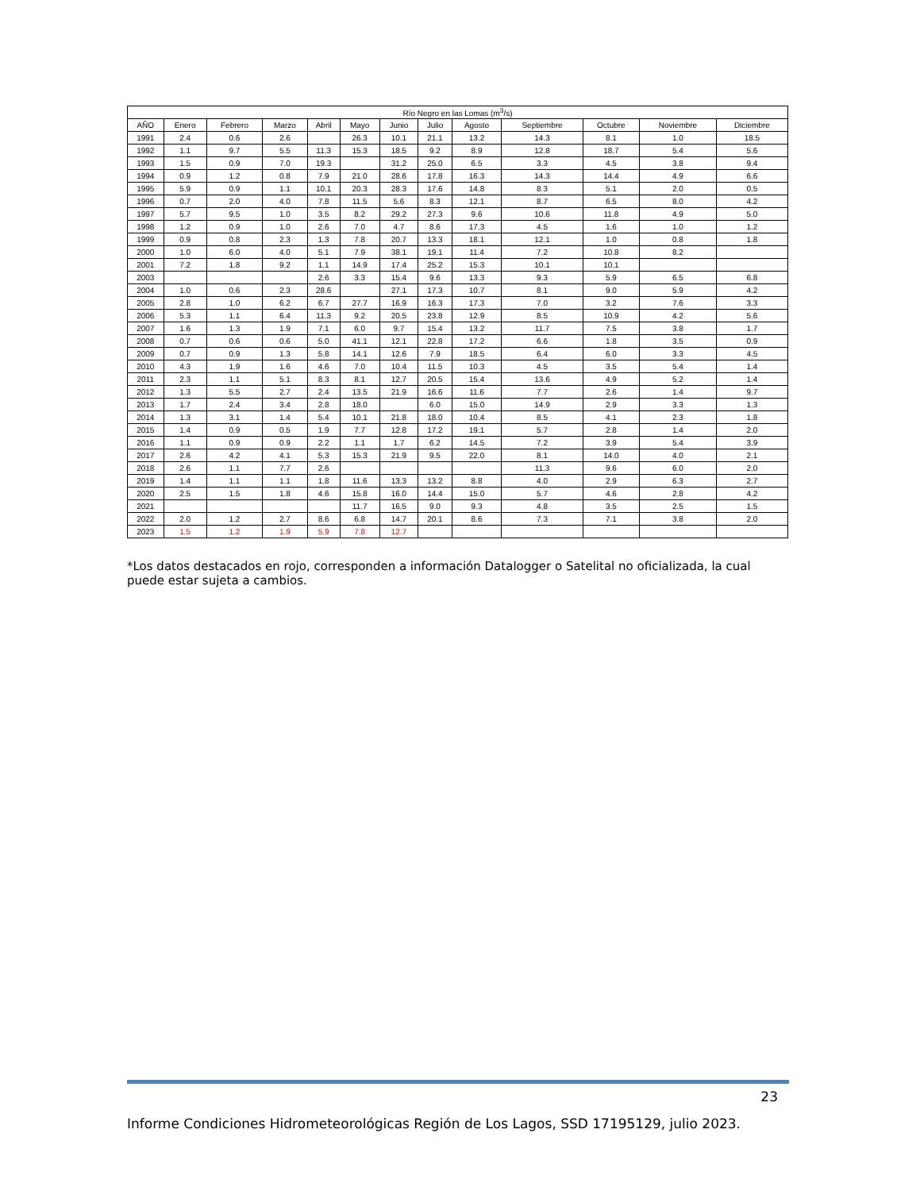| Río Negro en las Lomas (m<sup>3</sup>/s) | | | | | | | | | | | | |
| --- | --- | --- | --- | --- | --- | --- | --- | --- | --- | --- | --- | --- |
| AÑO | Enero | Febrero | Marzo | Abril | Mayo | Junio | Julio | Agosto | Septiembre | Octubre | Noviembre | Diciembre |
| 1991 | 2.4 | 0.6 | 2.6 | | 26.3 | 10.1 | 21.1 | 13.2 | 14.3 | 8.1 | 1.0 | 18.5 |
| 1992 | 1.1 | 9.7 | 5.5 | 11.3 | 15.3 | 18.5 | 9.2 | 8.9 | 12.8 | 18.7 | 5.4 | 5.6 |
| 1993 | 1.5 | 0.9 | 7.0 | 19.3 | | 31.2 | 25.0 | 6.5 | 3.3 | 4.5 | 3.8 | 9.4 |
| 1994 | 0.9 | 1.2 | 0.8 | 7.9 | 21.0 | 28.6 | 17.8 | 16.3 | 14.3 | 14.4 | 4.9 | 6.6 |
| 1995 | 5.9 | 0.9 | 1.1 | 10.1 | 20.3 | 28.3 | 17.6 | 14.8 | 8.3 | 5.1 | 2.0 | 0.5 |
| 1996 | 0.7 | 2.0 | 4.0 | 7.8 | 11.5 | 5.6 | 8.3 | 12.1 | 8.7 | 6.5 | 8.0 | 4.2 |
| 1997 | 5.7 | 9.5 | 1.0 | 3.5 | 8.2 | 29.2 | 27.3 | 9.6 | 10.6 | 11.8 | 4.9 | 5.0 |
| 1998 | 1.2 | 0.9 | 1.0 | 2.6 | 7.0 | 4.7 | 8.6 | 17.3 | 4.5 | 1.6 | 1.0 | 1.2 |
| 1999 | 0.9 | 0.8 | 2.3 | 1.3 | 7.8 | 20.7 | 13.3 | 18.1 | 12.1 | 1.0 | 0.8 | 1.8 |
| 2000 | 1.0 | 6.0 | 4.0 | 5.1 | 7.9 | 38.1 | 19.1 | 11.4 | 7.2 | 10.8 | 8.2 | |
| 2001 | 7.2 | 1.8 | 9.2 | 1.1 | 14.9 | 17.4 | 25.2 | 15.3 | 10.1 | 10.1 | | |
| 2003 | | | | 2.6 | 3.3 | 15.4 | 9.6 | 13.3 | 9.3 | 5.9 | 6.5 | 6.8 |
| 2004 | 1.0 | 0.6 | 2.3 | 28.6 | | 27.1 | 17.3 | 10.7 | 8.1 | 9.0 | 5.9 | 4.2 |
| 2005 | 2.8 | 1.0 | 6.2 | 6.7 | 27.7 | 16.9 | 16.3 | 17.3 | 7.0 | 3.2 | 7.6 | 3.3 |
| 2006 | 5.3 | 1.1 | 6.4 | 11.3 | 9.2 | 20.5 | 23.8 | 12.9 | 8.5 | 10.9 | 4.2 | 5.6 |
| 2007 | 1.6 | 1.3 | 1.9 | 7.1 | 6.0 | 9.7 | 15.4 | 13.2 | 11.7 | 7.5 | 3.8 | 1.7 |
| 2008 | 0.7 | 0.6 | 0.6 | 5.0 | 41.1 | 12.1 | 22.8 | 17.2 | 6.6 | 1.8 | 3.5 | 0.9 |
| 2009 | 0.7 | 0.9 | 1.3 | 5.8 | 14.1 | 12.6 | 7.9 | 18.5 | 6.4 | 6.0 | 3.3 | 4.5 |
| 2010 | 4.3 | 1.9 | 1.6 | 4.6 | 7.0 | 10.4 | 11.5 | 10.3 | 4.5 | 3.5 | 5.4 | 1.4 |
| 2011 | 2.3 | 1.1 | 5.1 | 8.3 | 8.1 | 12.7 | 20.5 | 15.4 | 13.6 | 4.9 | 5.2 | 1.4 |
| 2012 | 1.3 | 5.5 | 2.7 | 2.4 | 13.5 | 21.9 | 16.6 | 11.6 | 7.7 | 2.6 | 1.4 | 9.7 |
| 2013 | 1.7 | 2.4 | 3.4 | 2.8 | 18.0 | | 6.0 | 15.0 | 14.9 | 2.9 | 3.3 | 1.3 |
| 2014 | 1.3 | 3.1 | 1.4 | 5.4 | 10.1 | 21.8 | 18.0 | 10.4 | 8.5 | 4.1 | 2.3 | 1.8 |
| 2015 | 1.4 | 0.9 | 0.5 | 1.9 | 7.7 | 12.8 | 17.2 | 19.1 | 5.7 | 2.8 | 1.4 | 2.0 |
| 2016 | 1.1 | 0.9 | 0.9 | 2.2 | 1.1 | 1.7 | 6.2 | 14.5 | 7.2 | 3.9 | 5.4 | 3.9 |
| 2017 | 2.6 | 4.2 | 4.1 | 5.3 | 15.3 | 21.9 | 9.5 | 22.0 | 8.1 | 14.0 | 4.0 | 2.1 |
| 2018 | 2.6 | 1.1 | 7.7 | 2.6 | | | | | 11.3 | 9.6 | 6.0 | 2.0 |
| 2019 | 1.4 | 1.1 | 1.1 | 1.8 | 11.6 | 13.3 | 13.2 | 8.8 | 4.0 | 2.9 | 6.3 | 2.7 |
| 2020 | 2.5 | 1.5 | 1.8 | 4.6 | 15.8 | 16.0 | 14.4 | 15.0 | 5.7 | 4.6 | 2.8 | 4.2 |
| 2021 | | | | | 11.7 | 16.5 | 9.0 | 9.3 | 4.8 | 3.5 | 2.5 | 1.5 |
| 2022 | 2.0 | 1.2 | 2.7 | 8.6 | 6.8 | 14.7 | 20.1 | 8.6 | 7.3 | 7.1 | 3.8 | 2.0 |
| 2023 | 1.5 | 1.2 | 1.9 | 5.9 | 7.8 | 12.7 | | | | | | |
*Los datos destacados en rojo, corresponden a información Datalogger o Satelital no oficializada, la cual puede estar sujeta a cambios.
23
Informe Condiciones Hidrometeorológicas Región de Los Lagos, SSD 17195129, julio 2023.